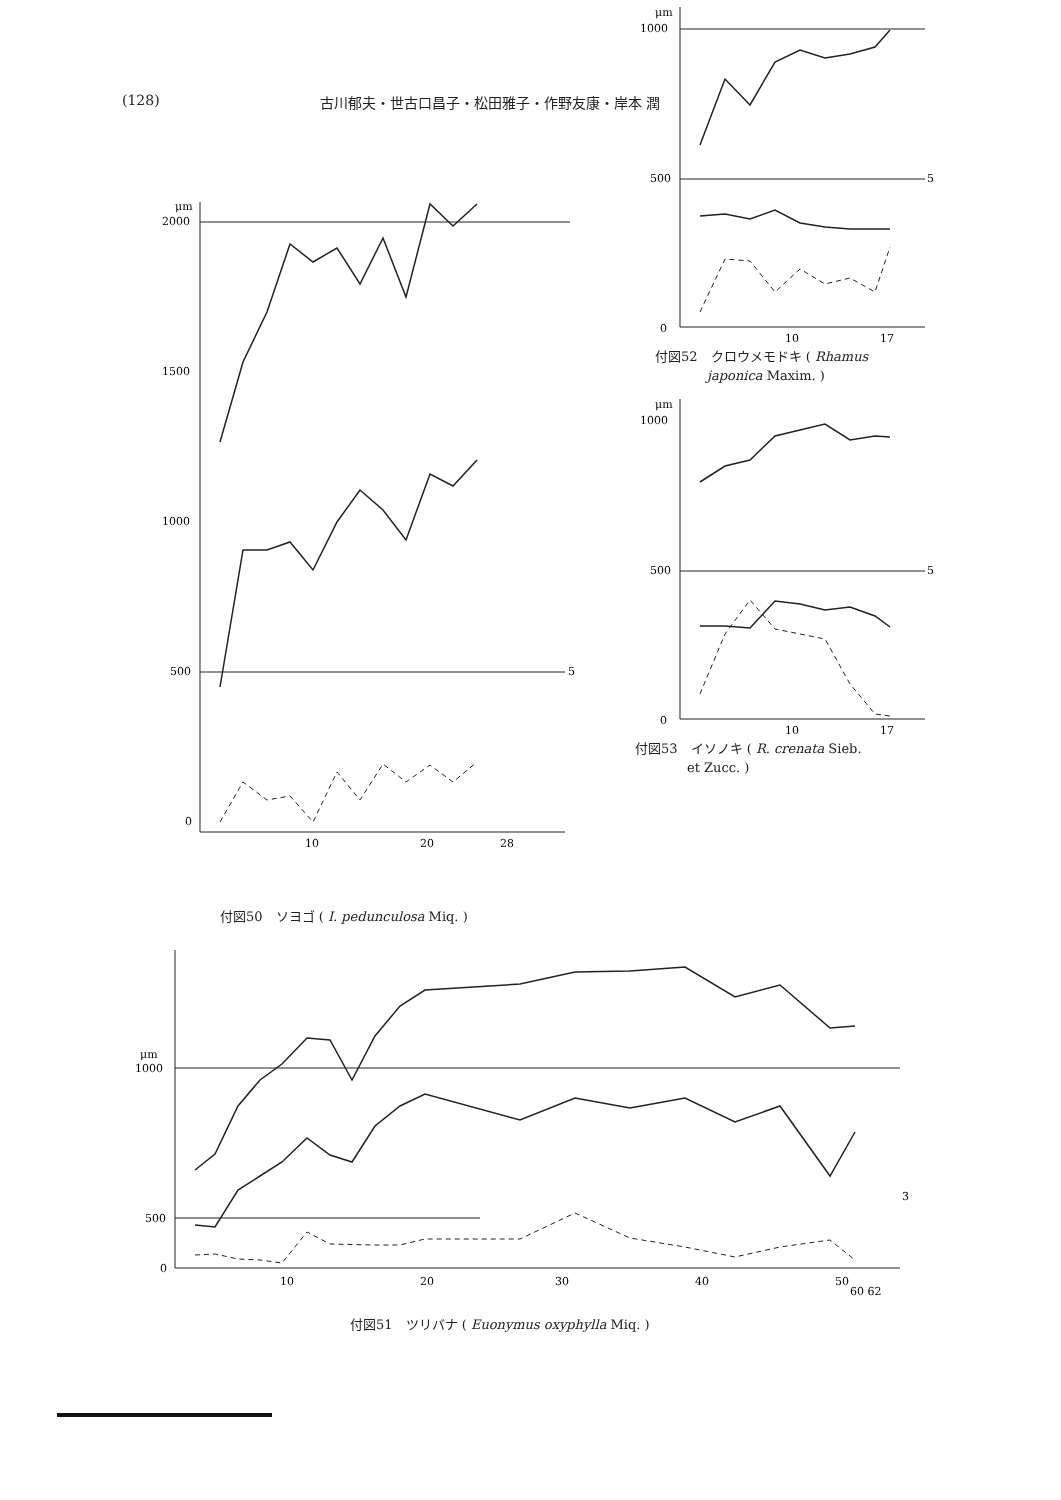(128) 古川郁夫・世古口昌子・松田雅子・作野友康・岸本 潤
μm
2000
1500
1000
500
0
10
20
28
5
付図50　ソヨゴ ( I. pedunculosa Miq. )
μm
1000
500
0
10
17
5
付図52　クロウメモドキ ( Rhamus
　　　　japonica Maxim. )
μm
1000
500
0
10
17
5
付図53　イソノキ ( R. crenata Sieb.
　　　　et Zucc. )
μm
1000
500
0
10
20
30
40
50
60 62
3
付図51　ツリバナ ( Euonymus oxyphylla Miq. )